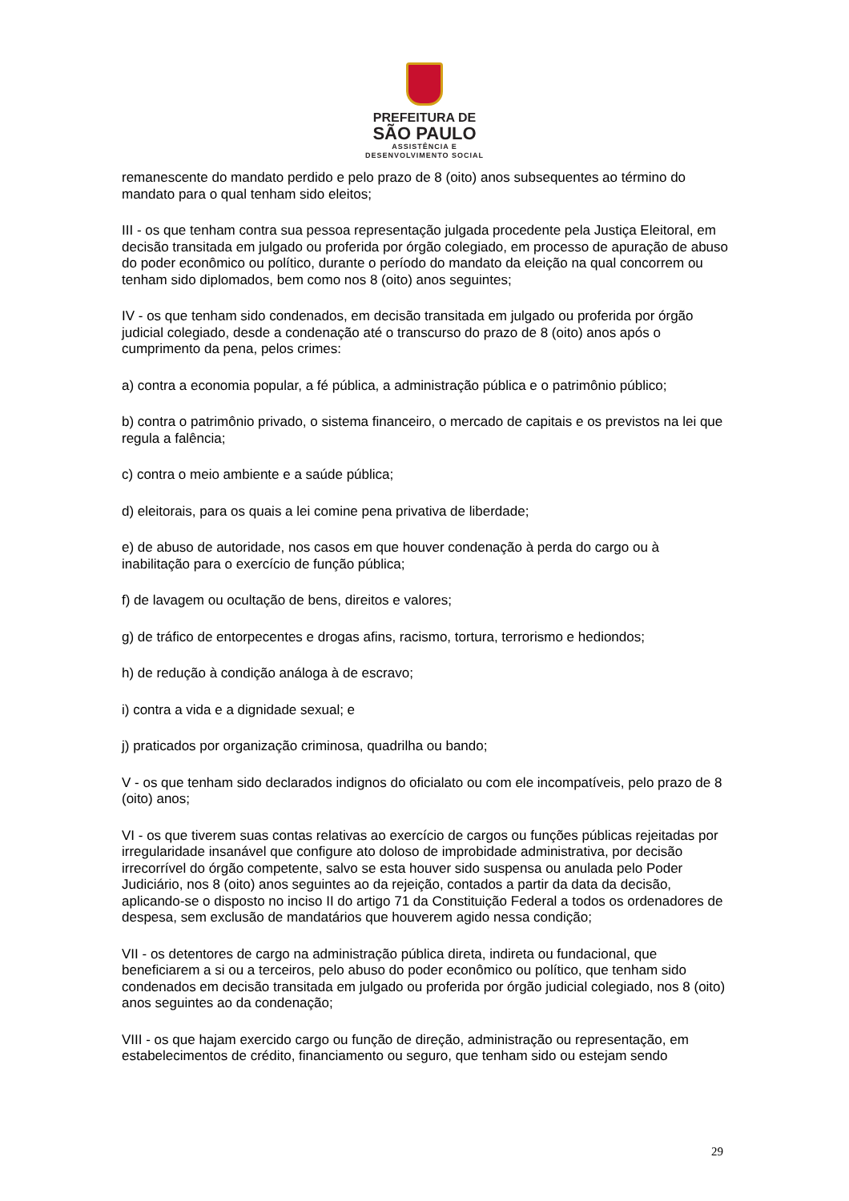PREFEITURA DE
SÃO PAULO
ASSISTÊNCIA E
DESENVOLVIMENTO SOCIAL
remanescente do mandato perdido e pelo prazo de 8 (oito) anos subsequentes ao término do mandato para o qual tenham sido eleitos;
III - os que tenham contra sua pessoa representação julgada procedente pela Justiça Eleitoral, em decisão transitada em julgado ou proferida por órgão colegiado, em processo de apuração de abuso do poder econômico ou político, durante o período do mandato da eleição na qual concorrem ou tenham sido diplomados, bem como nos 8 (oito) anos seguintes;
IV - os que tenham sido condenados, em decisão transitada em julgado ou proferida por órgão judicial colegiado, desde a condenação até o transcurso do prazo de 8 (oito) anos após o cumprimento da pena, pelos crimes:
a) contra a economia popular, a fé pública, a administração pública e o patrimônio público;
b) contra o patrimônio privado, o sistema financeiro, o mercado de capitais e os previstos na lei que regula a falência;
c) contra o meio ambiente e a saúde pública;
d) eleitorais, para os quais a lei comine pena privativa de liberdade;
e) de abuso de autoridade, nos casos em que houver condenação à perda do cargo ou à inabilitação para o exercício de função pública;
f) de lavagem ou ocultação de bens, direitos e valores;
g) de tráfico de entorpecentes e drogas afins, racismo, tortura, terrorismo e hediondos;
h) de redução à condição análoga à de escravo;
i) contra a vida e a dignidade sexual; e
j) praticados por organização criminosa, quadrilha ou bando;
V - os que tenham sido declarados indignos do oficialato ou com ele incompatíveis, pelo prazo de 8 (oito) anos;
VI - os que tiverem suas contas relativas ao exercício de cargos ou funções públicas rejeitadas por irregularidade insanável que configure ato doloso de improbidade administrativa, por decisão irrecorrível do órgão competente, salvo se esta houver sido suspensa ou anulada pelo Poder Judiciário, nos 8 (oito) anos seguintes ao da rejeição, contados a partir da data da decisão, aplicando-se o disposto no inciso II do artigo 71 da Constituição Federal a todos os ordenadores de despesa, sem exclusão de mandatários que houverem agido nessa condição;
VII - os detentores de cargo na administração pública direta, indireta ou fundacional, que beneficiarem a si ou a terceiros, pelo abuso do poder econômico ou político, que tenham sido condenados em decisão transitada em julgado ou proferida por órgão judicial colegiado, nos 8 (oito) anos seguintes ao da condenação;
VIII - os que hajam exercido cargo ou função de direção, administração ou representação, em estabelecimentos de crédito, financiamento ou seguro, que tenham sido ou estejam sendo
29